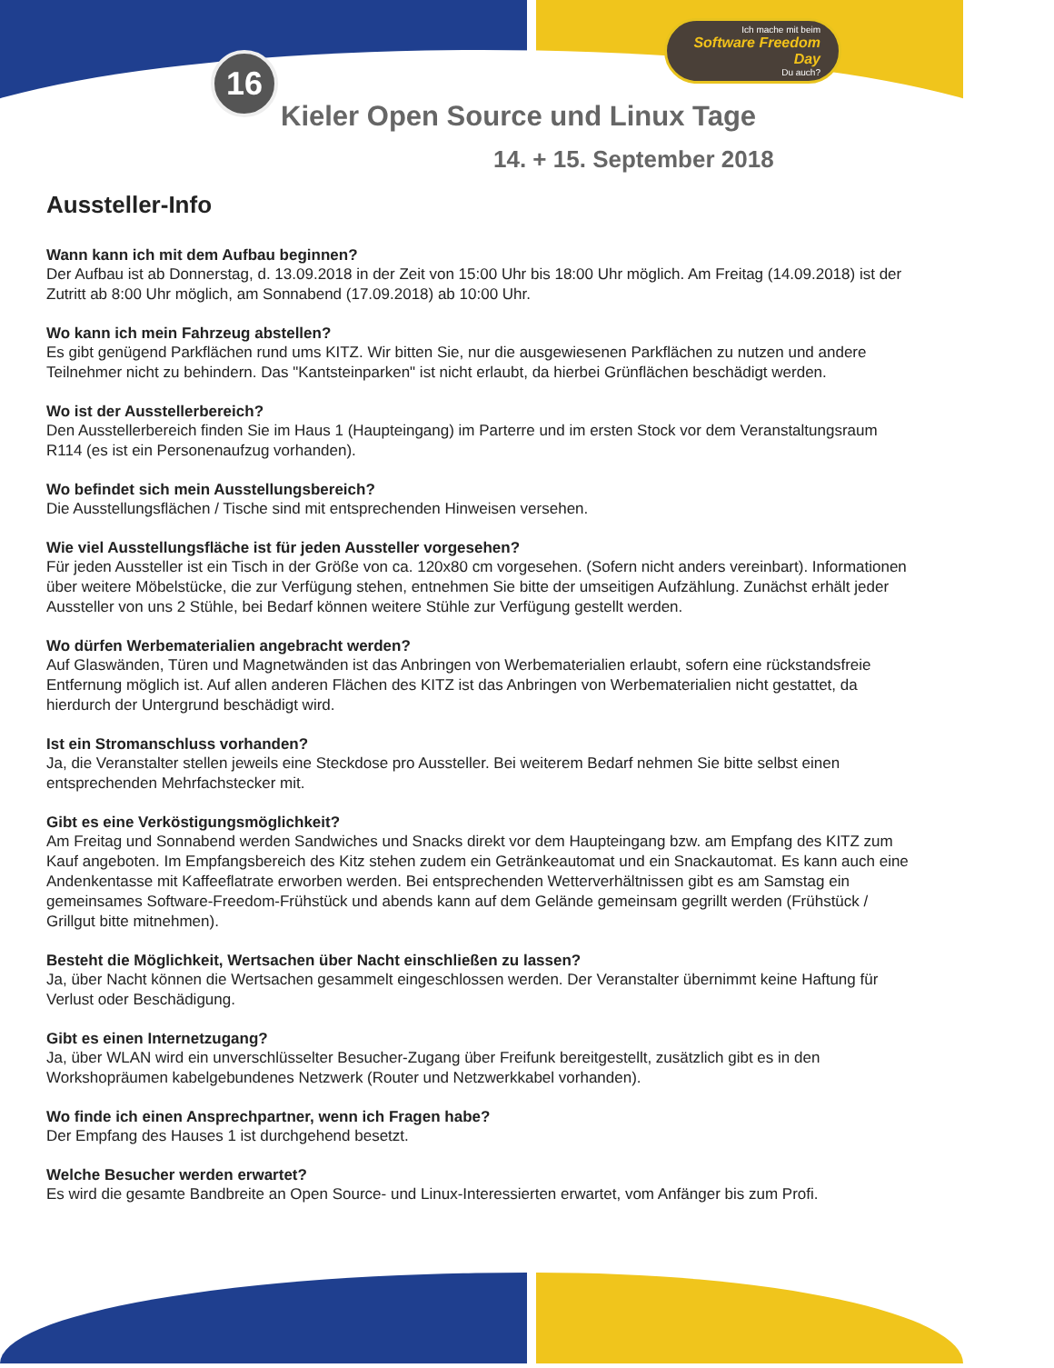16
Ich mache mit beim
Software Freedom Day
Du auch?
Kieler Open Source und Linux Tage
14. + 15. September 2018
Aussteller-Info
Wann kann ich mit dem Aufbau beginnen?
Der Aufbau ist ab Donnerstag, d. 13.09.2018 in der Zeit von 15:00 Uhr bis 18:00 Uhr möglich. Am Freitag (14.09.2018) ist der Zutritt ab 8:00 Uhr möglich, am Sonnabend (17.09.2018) ab 10:00 Uhr.
Wo kann ich mein Fahrzeug abstellen?
Es gibt genügend Parkflächen rund ums KITZ. Wir bitten Sie, nur die ausgewiesenen Parkflächen zu nutzen und andere Teilnehmer nicht zu behindern. Das "Kantsteinparken" ist nicht erlaubt, da hierbei Grünflächen beschädigt werden.
Wo ist der Ausstellerbereich?
Den Ausstellerbereich finden Sie im Haus 1 (Haupteingang) im Parterre und im ersten Stock vor dem Veranstaltungsraum R114 (es ist ein Personenaufzug vorhanden).
Wo befindet sich mein Ausstellungsbereich?
Die Ausstellungsflächen / Tische sind mit entsprechenden Hinweisen versehen.
Wie viel Ausstellungsfläche ist für jeden Aussteller vorgesehen?
Für jeden Aussteller ist ein Tisch in der Größe von ca. 120x80 cm vorgesehen. (Sofern nicht anders vereinbart). Informationen über weitere Möbelstücke, die zur Verfügung stehen, entnehmen Sie bitte der umseitigen Aufzählung. Zunächst erhält jeder Aussteller von uns 2 Stühle, bei Bedarf können weitere Stühle zur Verfügung gestellt werden.
Wo dürfen Werbematerialien angebracht werden?
Auf Glaswänden, Türen und Magnetwänden ist das Anbringen von Werbematerialien erlaubt, sofern eine rückstandsfreie Entfernung möglich ist. Auf allen anderen Flächen des KITZ ist das Anbringen von Werbematerialien nicht gestattet, da hierdurch der Untergrund beschädigt wird.
Ist ein Stromanschluss vorhanden?
Ja, die Veranstalter stellen jeweils eine Steckdose pro Aussteller. Bei weiterem Bedarf nehmen Sie bitte selbst einen entsprechenden Mehrfachstecker mit.
Gibt es eine Verköstigungsmöglichkeit?
Am Freitag und Sonnabend werden Sandwiches und Snacks direkt vor dem Haupteingang bzw. am Empfang des KITZ zum Kauf angeboten. Im Empfangsbereich des Kitz stehen zudem ein Getränkeautomat und ein Snackautomat. Es kann auch eine Andenkentasse mit Kaffeeflatrate erworben werden. Bei entsprechenden Wetterverhältnissen gibt es am Samstag ein gemeinsames Software-Freedom-Frühstück und abends kann auf dem Gelände gemeinsam gegrillt werden (Frühstück / Grillgut bitte mitnehmen).
Besteht die Möglichkeit, Wertsachen über Nacht einschließen zu lassen?
Ja, über Nacht können die Wertsachen gesammelt eingeschlossen werden. Der Veranstalter übernimmt keine Haftung für Verlust oder Beschädigung.
Gibt es einen Internetzugang?
Ja, über WLAN wird ein unverschlüsselter Besucher-Zugang über Freifunk bereitgestellt, zusätzlich gibt es in den Workshopräumen kabelgebundenes Netzwerk (Router und Netzwerkkabel vorhanden).
Wo finde ich einen Ansprechpartner, wenn ich Fragen habe?
Der Empfang des Hauses 1 ist durchgehend besetzt.
Welche Besucher werden erwartet?
Es wird die gesamte Bandbreite an Open Source- und Linux-Interessierten erwartet, vom Anfänger bis zum Profi.